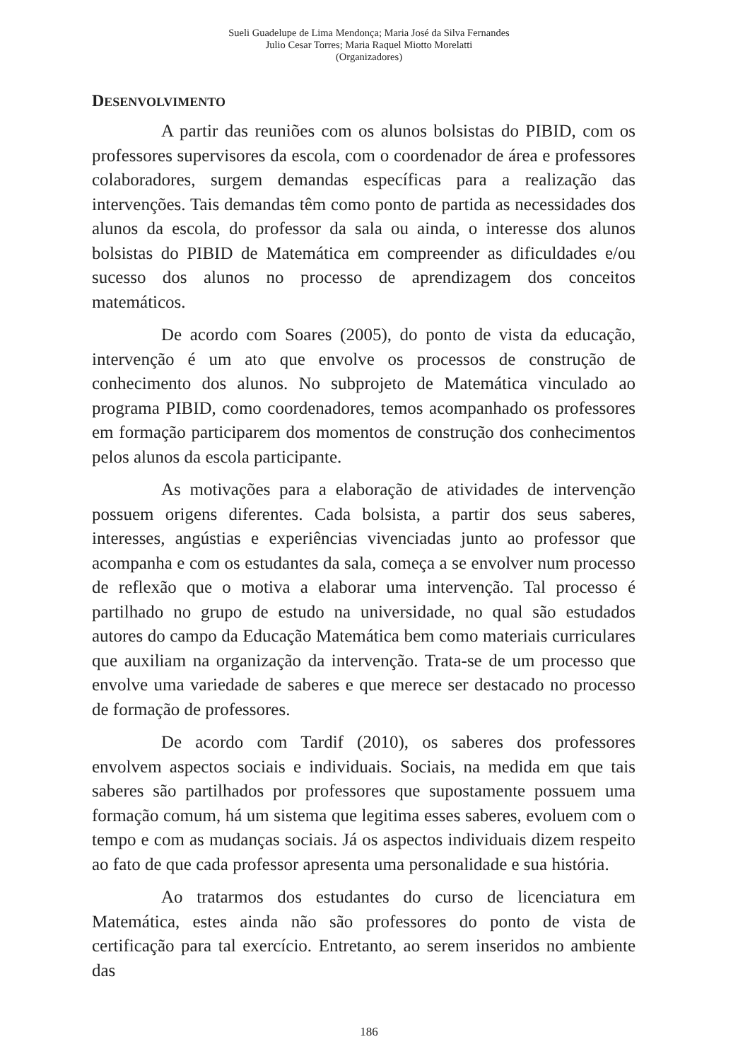Sueli Guadelupe de Lima Mendonça; Maria José da Silva Fernandes
Julio Cesar Torres; Maria Raquel Miotto Morelatti
(Organizadores)
DESENVOLVIMENTO
A partir das reuniões com os alunos bolsistas do PIBID, com os professores supervisores da escola, com o coordenador de área e professores colaboradores, surgem demandas específicas para a realização das intervenções. Tais demandas têm como ponto de partida as necessidades dos alunos da escola, do professor da sala ou ainda, o interesse dos alunos bolsistas do PIBID de Matemática em compreender as dificuldades e/ou sucesso dos alunos no processo de aprendizagem dos conceitos matemáticos.
De acordo com Soares (2005), do ponto de vista da educação, intervenção é um ato que envolve os processos de construção de conhecimento dos alunos. No subprojeto de Matemática vinculado ao programa PIBID, como coordenadores, temos acompanhado os professores em formação participarem dos momentos de construção dos conhecimentos pelos alunos da escola participante.
As motivações para a elaboração de atividades de intervenção possuem origens diferentes. Cada bolsista, a partir dos seus saberes, interesses, angústias e experiências vivenciadas junto ao professor que acompanha e com os estudantes da sala, começa a se envolver num processo de reflexão que o motiva a elaborar uma intervenção. Tal processo é partilhado no grupo de estudo na universidade, no qual são estudados autores do campo da Educação Matemática bem como materiais curriculares que auxiliam na organização da intervenção. Trata-se de um processo que envolve uma variedade de saberes e que merece ser destacado no processo de formação de professores.
De acordo com Tardif (2010), os saberes dos professores envolvem aspectos sociais e individuais. Sociais, na medida em que tais saberes são partilhados por professores que supostamente possuem uma formação comum, há um sistema que legitima esses saberes, evoluem com o tempo e com as mudanças sociais. Já os aspectos individuais dizem respeito ao fato de que cada professor apresenta uma personalidade e sua história.
Ao tratarmos dos estudantes do curso de licenciatura em Matemática, estes ainda não são professores do ponto de vista de certificação para tal exercício. Entretanto, ao serem inseridos no ambiente das
186